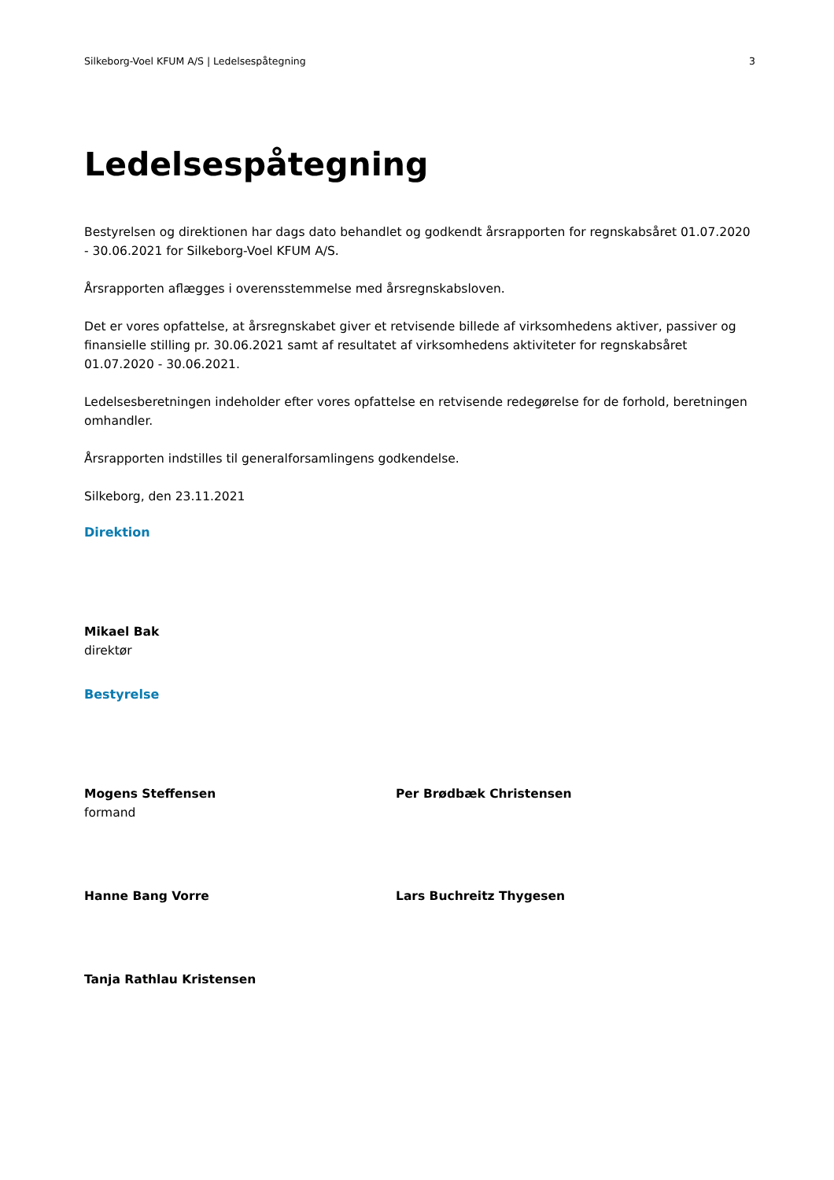Silkeborg-Voel KFUM A/S | Ledelsespåtegning 3
Ledelsespåtegning
Bestyrelsen og direktionen har dags dato behandlet og godkendt årsrapporten for regnskabsåret 01.07.2020 - 30.06.2021 for Silkeborg-Voel KFUM A/S.
Årsrapporten aflægges i overensstemmelse med årsregnskabsloven.
Det er vores opfattelse, at årsregnskabet giver et retvisende billede af virksomhedens aktiver, passiver og finansielle stilling pr. 30.06.2021 samt af resultatet af virksomhedens aktiviteter for regnskabsåret 01.07.2020 - 30.06.2021.
Ledelsesberetningen indeholder efter vores opfattelse en retvisende redegørelse for de forhold, beretningen omhandler.
Årsrapporten indstilles til generalforsamlingens godkendelse.
Silkeborg, den 23.11.2021
Direktion
Mikael Bak
direktør
Bestyrelse
Mogens Steffensen
formand
Per Brødbæk Christensen
Hanne Bang Vorre
Lars Buchreitz Thygesen
Tanja Rathlau Kristensen